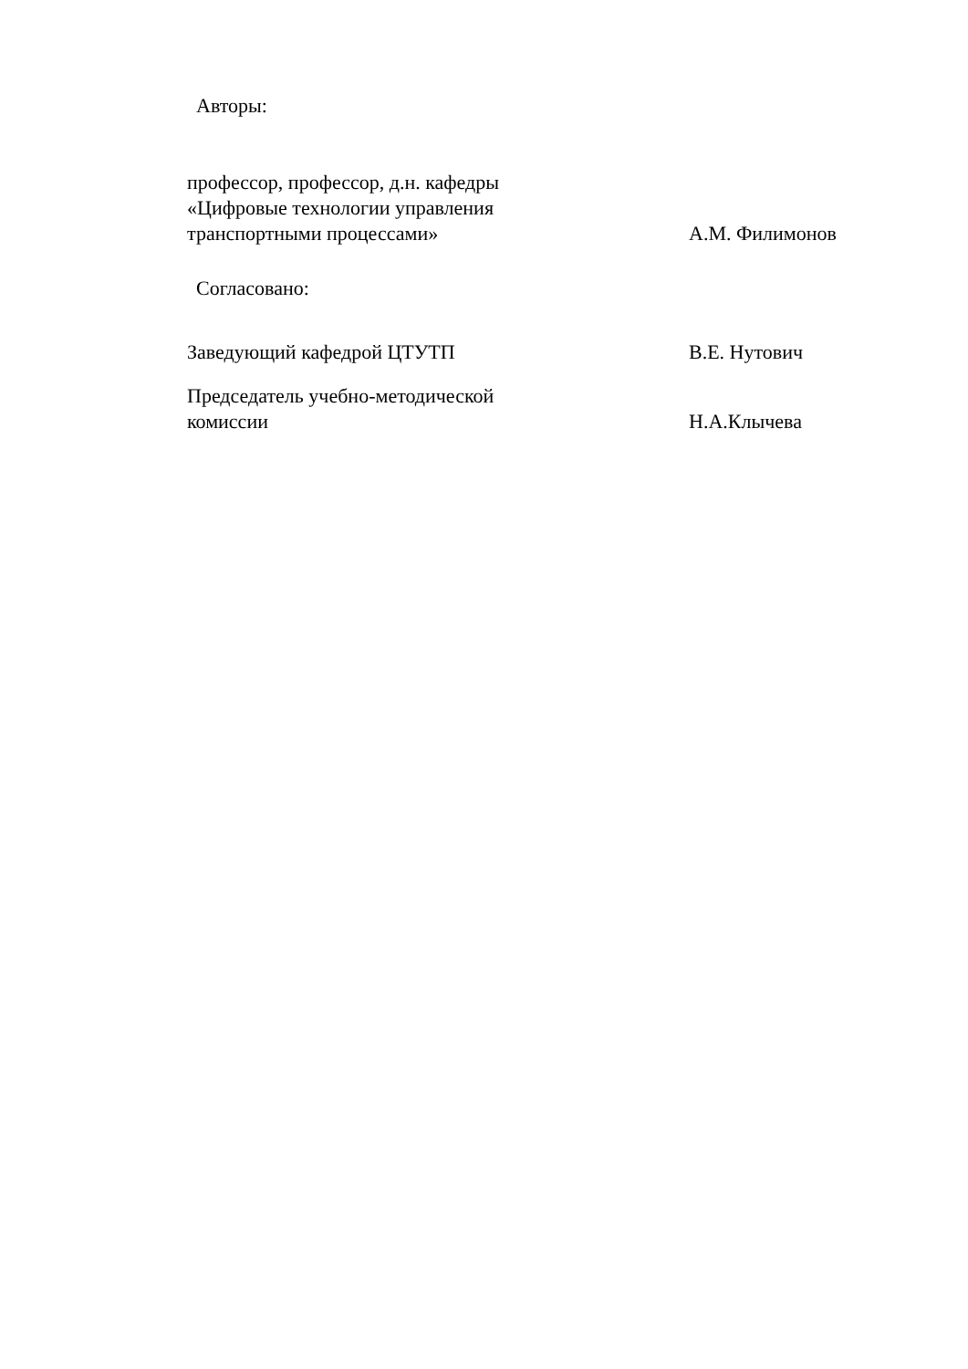Авторы:
профессор, профессор, д.н. кафедры
«Цифровые технологии управления
транспортными процессами»
А.М. Филимонов
Согласовано:
Заведующий кафедрой ЦТУТП
В.Е. Нутович
Председатель учебно-методической
комиссии
Н.А.Клычева